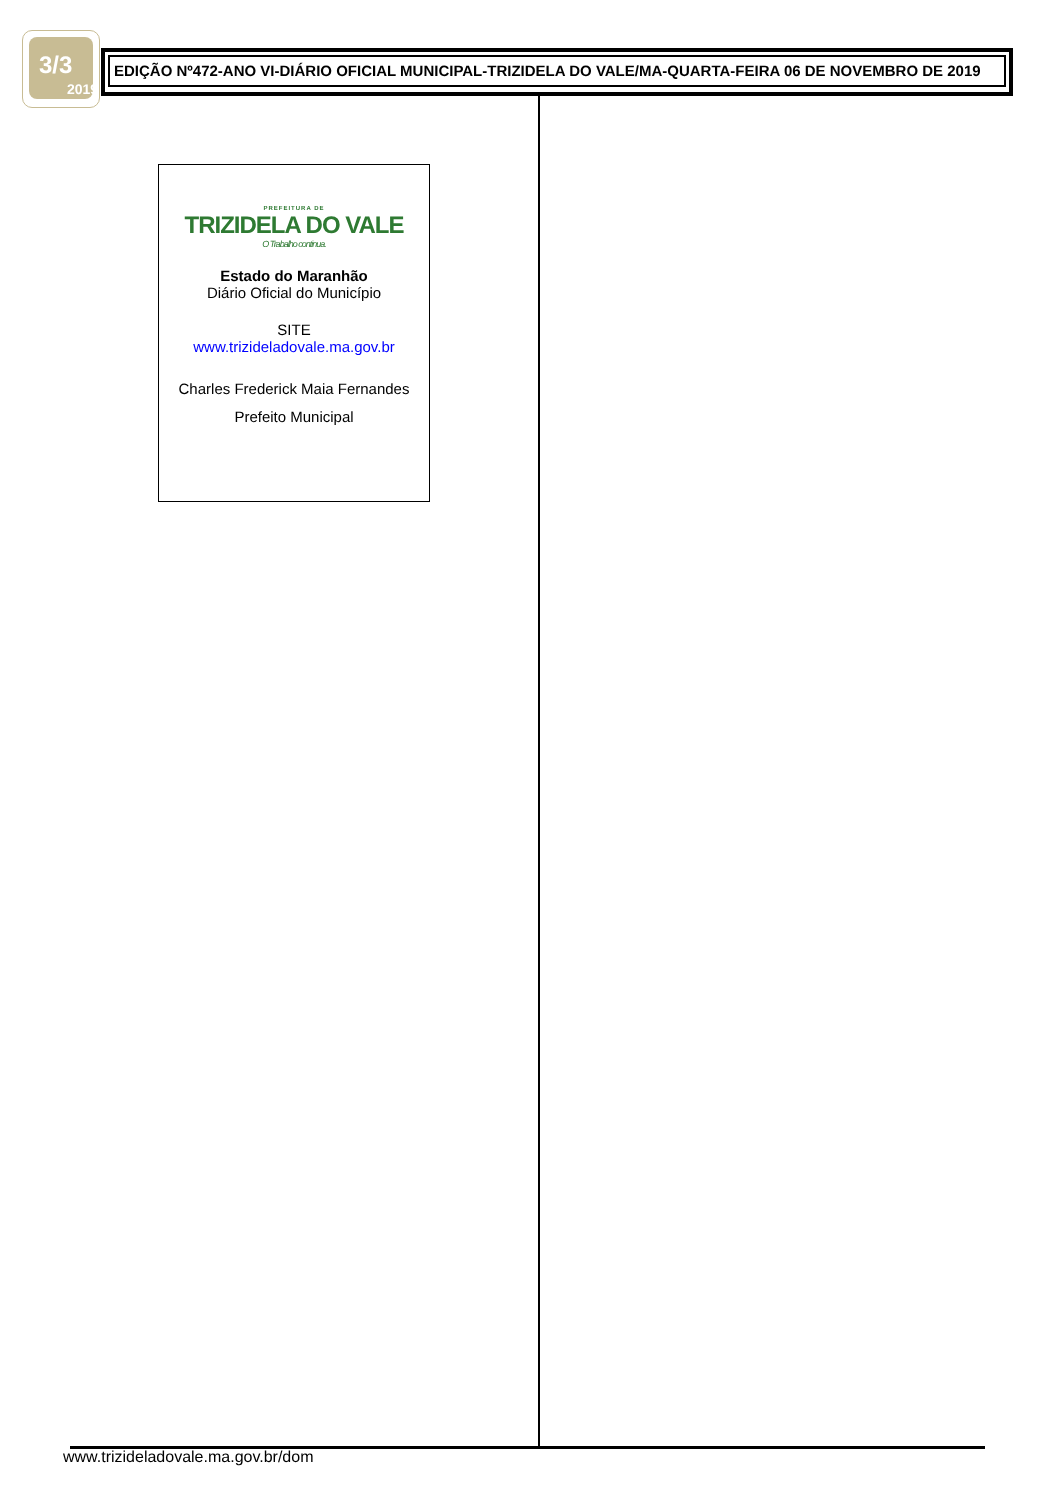3/3
2019
EDIÇÃO Nº472-ANO VI-DIÁRIO OFICIAL MUNICIPAL-TRIZIDELA DO VALE/MA-QUARTA-FEIRA 06 DE NOVEMBRO DE 2019
PREFEITURA DE
TRIZIDELA DO VALE
O Trabalho continua.
Estado do Maranhão
Diário Oficial do Município
SITE
www.trizideladovale.ma.gov.br
Charles Frederick Maia Fernandes
Prefeito Municipal
www.trizideladovale.ma.gov.br/dom